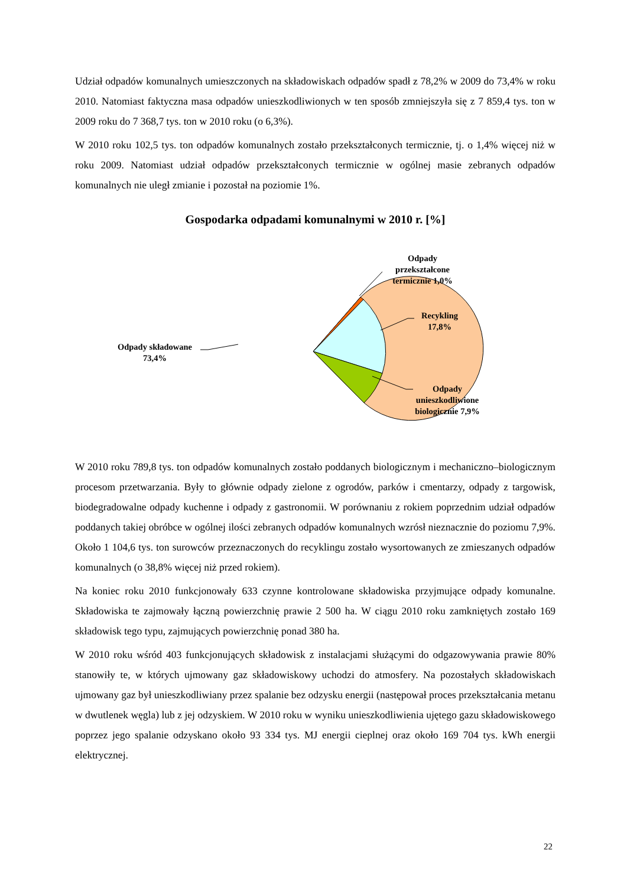Udział odpadów komunalnych umieszczonych na składowiskach odpadów spadł z 78,2% w 2009 do 73,4% w roku 2010. Natomiast faktyczna masa odpadów unieszkodliwionych w ten sposób zmniejszyła się z 7 859,4 tys. ton w 2009 roku do 7 368,7 tys. ton w 2010 roku (o 6,3%).
W 2010 roku 102,5 tys. ton odpadów komunalnych zostało przekształconych termicznie, tj. o 1,4% więcej niż w roku 2009. Natomiast udział odpadów przekształconych termicznie w ogólnej masie zebranych odpadów komunalnych nie uległ zmianie i pozostał na poziomie 1%.
Gospodarka odpadami komunalnymi w 2010 r. [%]
Odpady przekształcone termicznie 1,0%
Recykling 17,8%
Odpady unieszkodliwione biologicznie 7,9%
Odpady składowane 73,4%
W 2010 roku 789,8 tys. ton odpadów komunalnych zostało poddanych biologicznym i mechaniczno–biologicznym procesom przetwarzania. Były to głównie odpady zielone z ogrodów, parków i cmentarzy, odpady z targowisk, biodegradowalne odpady kuchenne i odpady z gastronomii. W porównaniu z rokiem poprzednim udział odpadów poddanych takiej obróbce w ogólnej ilości zebranych odpadów komunalnych wzrósł nieznacznie do poziomu 7,9%. Około 1 104,6 tys. ton surowców przeznaczonych do recyklingu zostało wysortowanych ze zmieszanych odpadów komunalnych (o 38,8% więcej niż przed rokiem).
Na koniec roku 2010 funkcjonowały 633 czynne kontrolowane składowiska przyjmujące odpady komunalne. Składowiska te zajmowały łączną powierzchnię prawie 2 500 ha. W ciągu 2010 roku zamkniętych zostało 169 składowisk tego typu, zajmujących powierzchnię ponad 380 ha.
W 2010 roku wśród 403 funkcjonujących składowisk z instalacjami służącymi do odgazowywania prawie 80% stanowiły te, w których ujmowany gaz składowiskowy uchodzi do atmosfery. Na pozostałych składowiskach ujmowany gaz był unieszkodliwiany przez spalanie bez odzysku energii (następował proces przekształcania metanu w dwutlenek węgla) lub z jej odzyskiem. W 2010 roku w wyniku unieszkodliwienia ujętego gazu składowiskowego poprzez jego spalanie odzyskano około 93 334 tys. MJ energii cieplnej oraz około 169 704 tys. kWh energii elektrycznej.
22